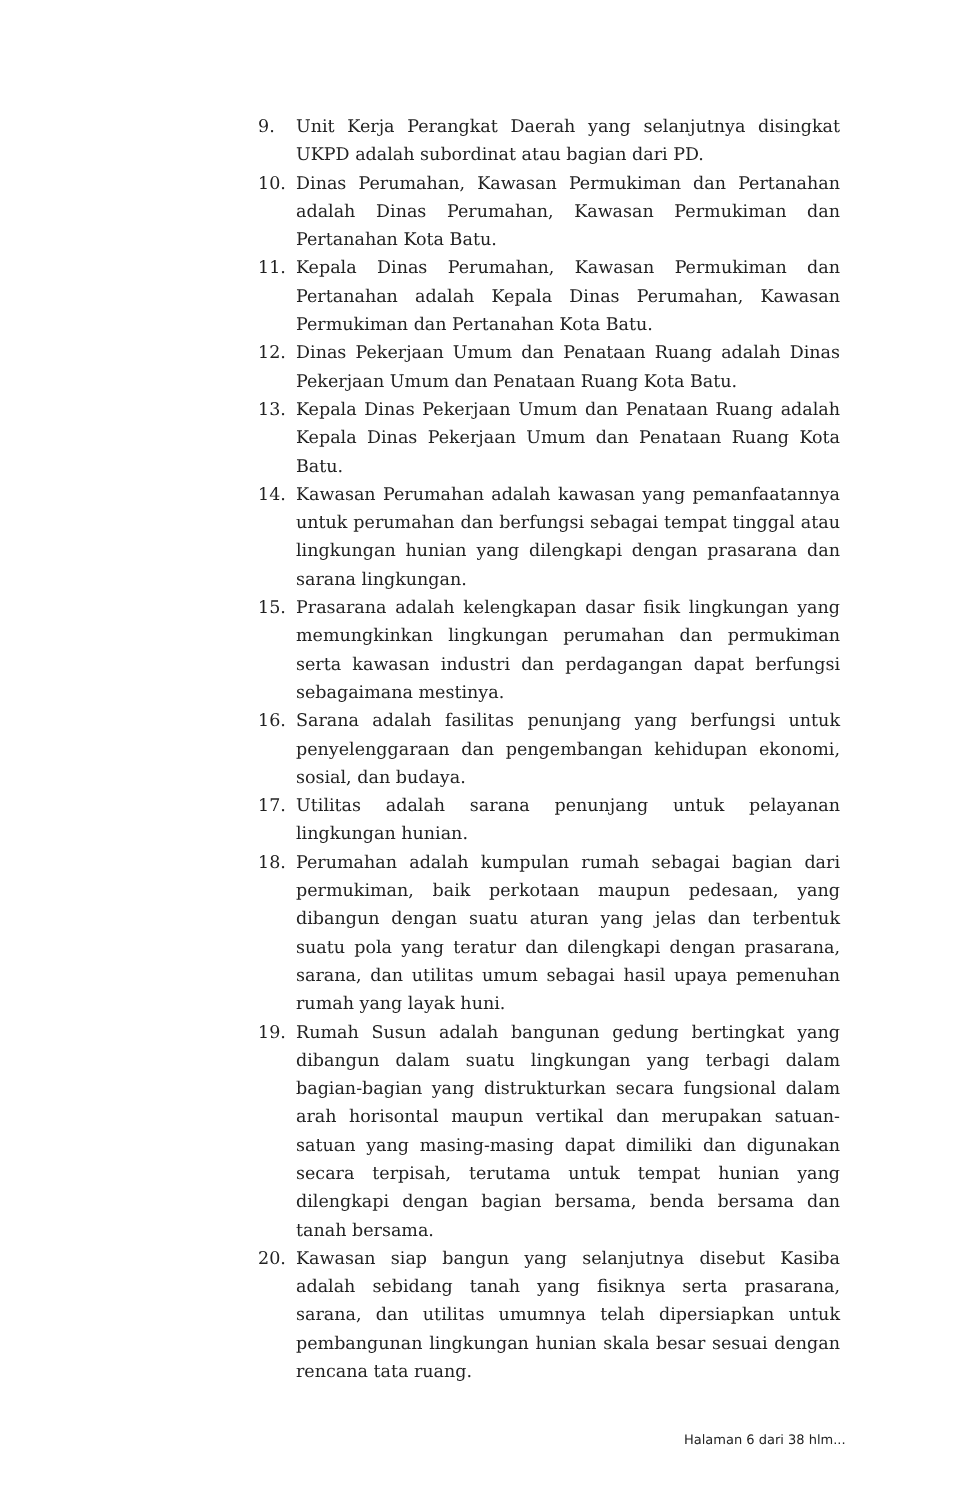9. Unit Kerja Perangkat Daerah yang selanjutnya disingkat UKPD adalah subordinat atau bagian dari PD.
10. Dinas Perumahan, Kawasan Permukiman dan Pertanahan adalah Dinas Perumahan, Kawasan Permukiman dan Pertanahan Kota Batu.
11. Kepala Dinas Perumahan, Kawasan Permukiman dan Pertanahan adalah Kepala Dinas Perumahan, Kawasan Permukiman dan Pertanahan Kota Batu.
12. Dinas Pekerjaan Umum dan Penataan Ruang adalah Dinas Pekerjaan Umum dan Penataan Ruang Kota Batu.
13. Kepala Dinas Pekerjaan Umum dan Penataan Ruang adalah Kepala Dinas Pekerjaan Umum dan Penataan Ruang Kota Batu.
14. Kawasan Perumahan adalah kawasan yang pemanfaatannya untuk perumahan dan berfungsi sebagai tempat tinggal atau lingkungan hunian yang dilengkapi dengan prasarana dan sarana lingkungan.
15. Prasarana adalah kelengkapan dasar fisik lingkungan yang memungkinkan lingkungan perumahan dan permukiman serta kawasan industri dan perdagangan dapat berfungsi sebagaimana mestinya.
16. Sarana adalah fasilitas penunjang yang berfungsi untuk penyelenggaraan dan pengembangan kehidupan ekonomi, sosial, dan budaya.
17. Utilitas adalah sarana penunjang untuk pelayanan lingkungan hunian.
18. Perumahan adalah kumpulan rumah sebagai bagian dari permukiman, baik perkotaan maupun pedesaan, yang dibangun dengan suatu aturan yang jelas dan terbentuk suatu pola yang teratur dan dilengkapi dengan prasarana, sarana, dan utilitas umum sebagai hasil upaya pemenuhan rumah yang layak huni.
19. Rumah Susun adalah bangunan gedung bertingkat yang dibangun dalam suatu lingkungan yang terbagi dalam bagian-bagian yang distrukturkan secara fungsional dalam arah horisontal maupun vertikal dan merupakan satuan-satuan yang masing-masing dapat dimiliki dan digunakan secara terpisah, terutama untuk tempat hunian yang dilengkapi dengan bagian bersama, benda bersama dan tanah bersama.
20. Kawasan siap bangun yang selanjutnya disebut Kasiba adalah sebidang tanah yang fisiknya serta prasarana, sarana, dan utilitas umumnya telah dipersiapkan untuk pembangunan lingkungan hunian skala besar sesuai dengan rencana tata ruang.
Halaman 6 dari 38 hlm...